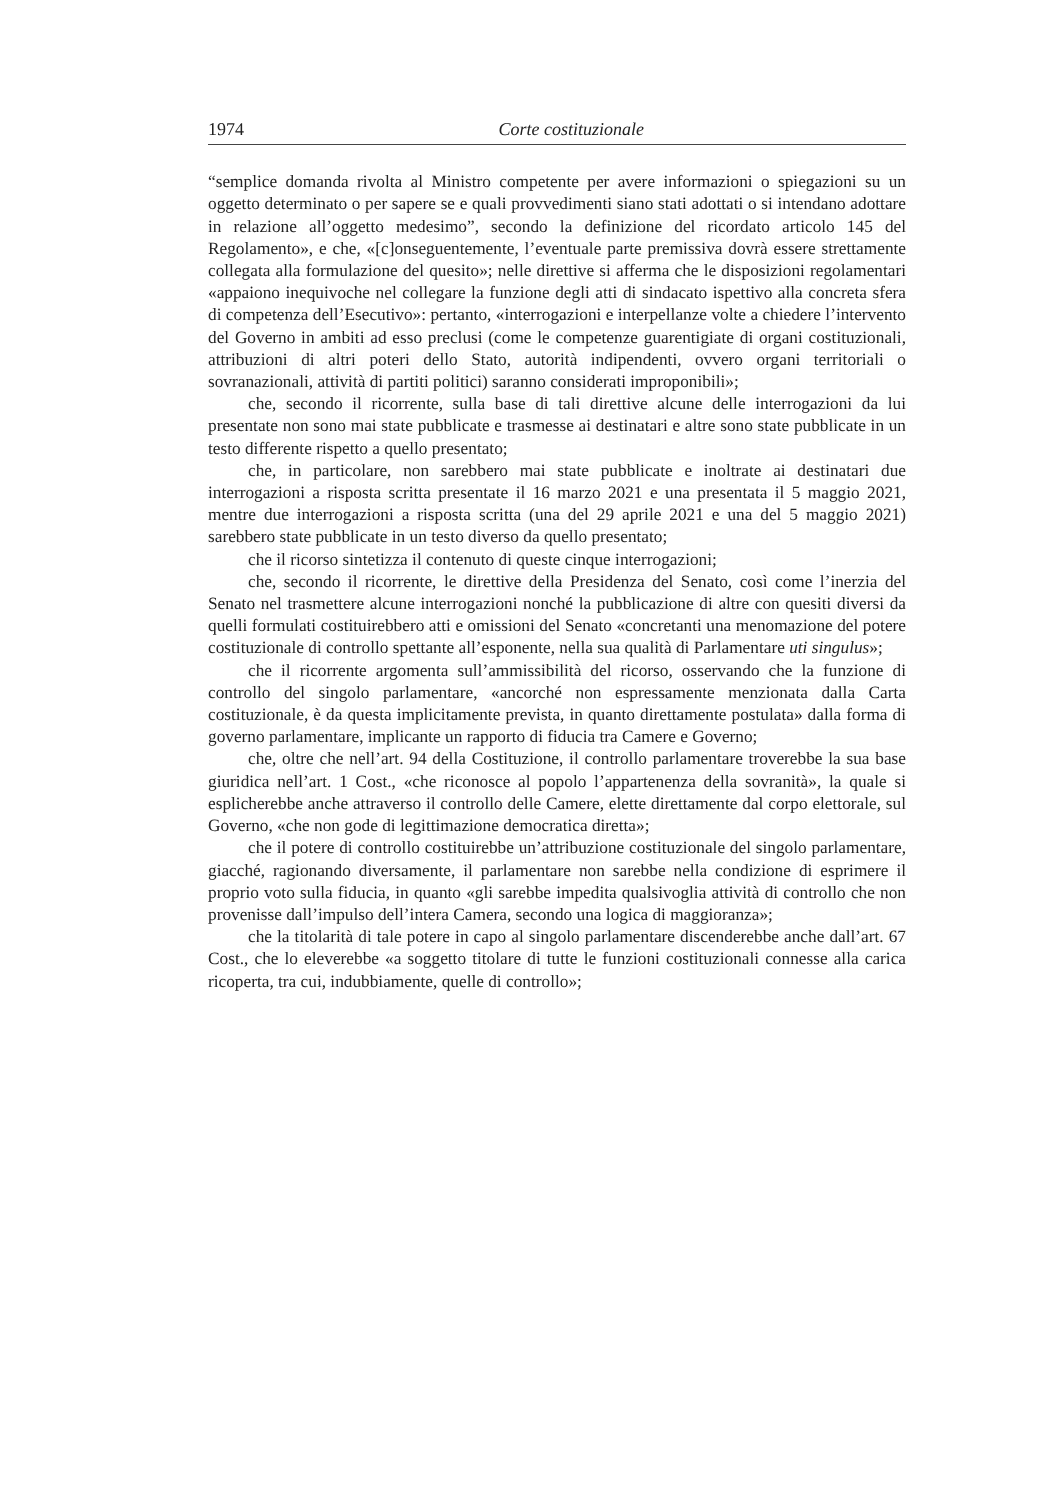1974 Corte costituzionale
“semplice domanda rivolta al Ministro competente per avere informazioni o spiegazioni su un oggetto determinato o per sapere se e quali provvedimenti siano stati adottati o si intendano adottare in relazione all’oggetto medesimo”, secondo la definizione del ricordato articolo 145 del Regolamento», e che, «[c]onseguentemente, l’eventuale parte premissiva dovrà essere strettamente collegata alla formulazione del quesito»; nelle direttive si afferma che le disposizioni regolamentari «appaiono inequivoche nel collegare la funzione degli atti di sindacato ispettivo alla concreta sfera di competenza dell’Esecutivo»: pertanto, «interrogazioni e interpellanze volte a chiedere l’intervento del Governo in ambiti ad esso preclusi (come le competenze guarentigiate di organi costituzionali, attribuzioni di altri poteri dello Stato, autorità indipendenti, ovvero organi territoriali o sovranazionali, attività di partiti politici) saranno considerati improponibili»;
che, secondo il ricorrente, sulla base di tali direttive alcune delle interrogazioni da lui presentate non sono mai state pubblicate e trasmesse ai destinatari e altre sono state pubblicate in un testo differente rispetto a quello presentato;
che, in particolare, non sarebbero mai state pubblicate e inoltrate ai destinatari due interrogazioni a risposta scritta presentate il 16 marzo 2021 e una presentata il 5 maggio 2021, mentre due interrogazioni a risposta scritta (una del 29 aprile 2021 e una del 5 maggio 2021) sarebbero state pubblicate in un testo diverso da quello presentato;
che il ricorso sintetizza il contenuto di queste cinque interrogazioni;
che, secondo il ricorrente, le direttive della Presidenza del Senato, così come l’inerzia del Senato nel trasmettere alcune interrogazioni nonché la pubblicazione di altre con quesiti diversi da quelli formulati costituirebbero atti e omissioni del Senato «concretanti una menomazione del potere costituzionale di controllo spettante all’esponente, nella sua qualità di Parlamentare uti singulus»;
che il ricorrente argomenta sull’ammissibilità del ricorso, osservando che la funzione di controllo del singolo parlamentare, «ancorché non espressamente menzionata dalla Carta costituzionale, è da questa implicitamente prevista, in quanto direttamente postulata» dalla forma di governo parlamentare, implicante un rapporto di fiducia tra Camere e Governo;
che, oltre che nell’art. 94 della Costituzione, il controllo parlamentare troverebbe la sua base giuridica nell’art. 1 Cost., «che riconosce al popolo l’appartenenza della sovranità», la quale si esplicherebbe anche attraverso il controllo delle Camere, elette direttamente dal corpo elettorale, sul Governo, «che non gode di legittimazione democratica diretta»;
che il potere di controllo costituirebbe un’attribuzione costituzionale del singolo parlamentare, giacché, ragionando diversamente, il parlamentare non sarebbe nella condizione di esprimere il proprio voto sulla fiducia, in quanto «gli sarebbe impedita qualsivoglia attività di controllo che non provenisse dall’impulso dell’intera Camera, secondo una logica di maggioranza»;
che la titolarità di tale potere in capo al singolo parlamentare discenderebbe anche dall’art. 67 Cost., che lo eleverebbe «a soggetto titolare di tutte le funzioni costituzionali connesse alla carica ricoperta, tra cui, indubbiamente, quelle di controllo»;